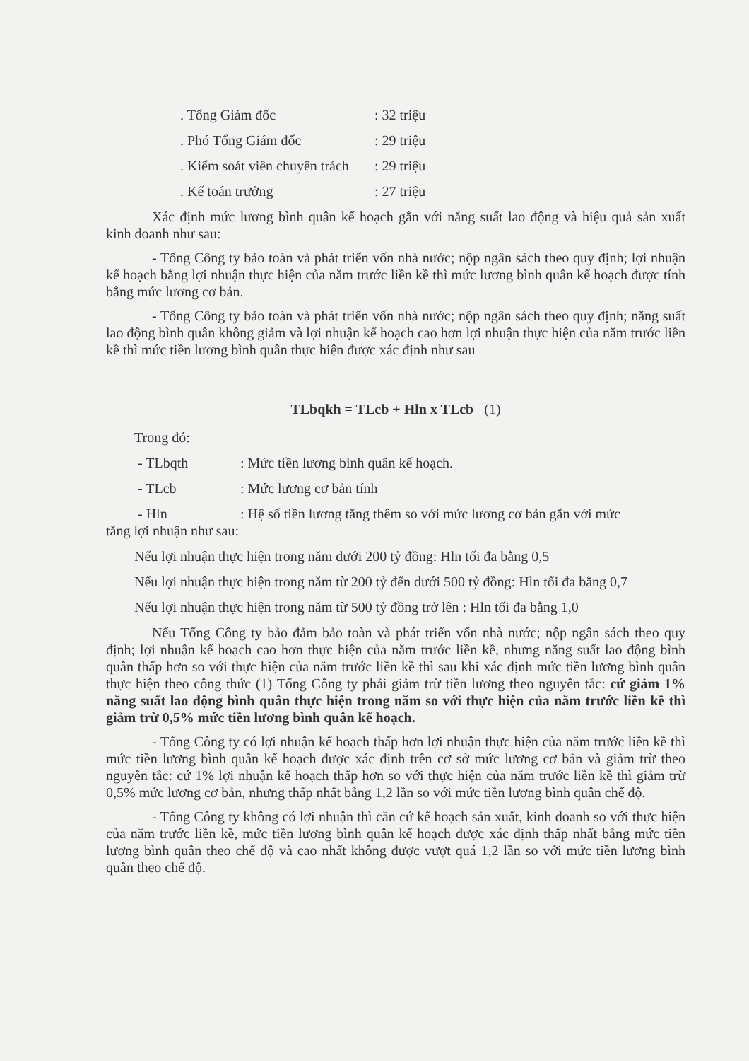. Tổng Giám đốc: 32 triệu
. Phó Tổng Giám đốc: 29 triệu
. Kiểm soát viên chuyên trách: 29 triệu
. Kế toán trưởng: 27 triệu
Xác định mức lương bình quân kế hoạch gắn với năng suất lao động và hiệu quả sản xuất kinh doanh như sau:
- Tổng Công ty bảo toàn và phát triển vốn nhà nước; nộp ngân sách theo quy định; lợi nhuận kế hoạch bằng lợi nhuận thực hiện của năm trước liền kề thì mức lương bình quân kế hoạch được tính bằng mức lương cơ bản.
- Tổng Công ty bảo toàn và phát triển vốn nhà nước; nộp ngân sách theo quy định; năng suất lao động bình quân không giảm và lợi nhuận kế hoạch cao hơn lợi nhuận thực hiện của năm trước liền kề thì mức tiền lương bình quân thực hiện được xác định như sau
TLbqkh = TLcb + Hln x TLcb (1)
Trong đó:
- TLbqth: Mức tiền lương bình quân kế hoạch.
- TLcb: Mức lương cơ bản tính
- Hln: Hệ số tiền lương tăng thêm so với mức lương cơ bản gắn với mức
tăng lợi nhuận như sau:
Nếu lợi nhuận thực hiện trong năm dưới 200 tỷ đồng: Hln tối đa bằng 0,5
Nếu lợi nhuận thực hiện trong năm từ 200 tỷ đến dưới 500 tỷ đồng: Hln tối đa bằng 0,7
Nếu lợi nhuận thực hiện trong năm từ 500 tỷ đồng trở lên : Hln tối đa bằng 1,0
Nếu Tổng Công ty bảo đảm bảo toàn và phát triển vốn nhà nước; nộp ngân sách theo quy định; lợi nhuận kế hoạch cao hơn thực hiện của năm trước liền kề, nhưng năng suất lao động bình quân thấp hơn so với thực hiện của năm trước liền kề thì sau khi xác định mức tiền lương bình quân thực hiện theo công thức (1) Tổng Công ty phải giảm trừ tiền lương theo nguyên tắc: cứ giảm 1% năng suất lao động bình quân thực hiện trong năm so với thực hiện của năm trước liền kề thì giảm trừ 0,5% mức tiền lương bình quân kế hoạch.
- Tổng Công ty có lợi nhuận kế hoạch thấp hơn lợi nhuận thực hiện của năm trước liền kề thì mức tiền lương bình quân kế hoạch được xác định trên cơ sở mức lương cơ bản và giảm trừ theo nguyên tắc: cứ 1% lợi nhuận kế hoạch thấp hơn so với thực hiện của năm trước liền kề thì giảm trừ 0,5% mức lương cơ bản, nhưng thấp nhất bằng 1,2 lần so với mức tiền lương bình quân chế độ.
- Tổng Công ty không có lợi nhuận thì căn cứ kế hoạch sản xuất, kinh doanh so với thực hiện của năm trước liền kề, mức tiền lương bình quân kế hoạch được xác định thấp nhất bằng mức tiền lương bình quân theo chế độ và cao nhất không được vượt quá 1,2 lần so với mức tiền lương bình quân theo chế độ.